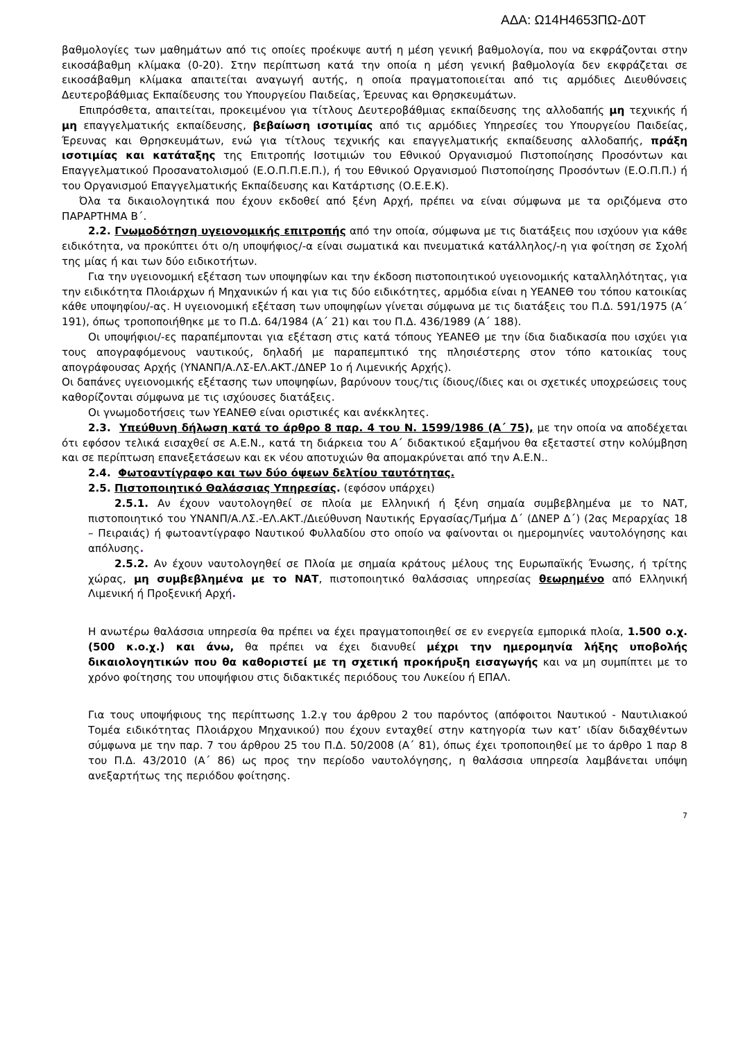ΑΔΑ: Ω14Η4653ΠΩ-Δ0Τ
βαθμολογίες των μαθημάτων από τις οποίες προέκυψε αυτή η μέση γενική βαθμολογία, που να εκφράζονται στην εικοσάβαθμη κλίμακα (0-20). Στην περίπτωση κατά την οποία η μέση γενική βαθμολογία δεν εκφράζεται σε εικοσάβαθμη κλίμακα απαιτείται αναγωγή αυτής, η οποία πραγματοποιείται από τις αρμόδιες Διευθύνσεις Δευτεροβάθμιας Εκπαίδευσης του Υπουργείου Παιδείας, Έρευνας και Θρησκευμάτων.
Επιπρόσθετα, απαιτείται, προκειμένου για τίτλους Δευτεροβάθμιας εκπαίδευσης της αλλοδαπής μη τεχνικής ή μη επαγγελματικής εκπαίδευσης, βεβαίωση ισοτιμίας από τις αρμόδιες Υπηρεσίες του Υπουργείου Παιδείας, Έρευνας και Θρησκευμάτων, ενώ για τίτλους τεχνικής και επαγγελματικής εκπαίδευσης αλλοδαπής, πράξη ισοτιμίας και κατάταξης της Επιτροπής Ισοτιμιών του Εθνικού Οργανισμού Πιστοποίησης Προσόντων και Επαγγελματικού Προσανατολισμού (Ε.Ο.Π.Π.Ε.Π.), ή του Εθνικού Οργανισμού Πιστοποίησης Προσόντων (Ε.Ο.Π.Π.) ή του Οργανισμού Επαγγελματικής Εκπαίδευσης και Κατάρτισης (Ο.Ε.Ε.Κ).
Όλα τα δικαιολογητικά που έχουν εκδοθεί από ξένη Αρχή, πρέπει να είναι σύμφωνα με τα οριζόμενα στο ΠΑΡΑΡΤΗΜΑ Β΄.
2.2. Γνωμοδότηση υγειονομικής επιτροπής από την οποία, σύμφωνα με τις διατάξεις που ισχύουν για κάθε ειδικότητα, να προκύπτει ότι ο/η υποψήφιος/-α είναι σωματικά και πνευματικά κατάλληλος/-η για φοίτηση σε Σχολή της μίας ή και των δύο ειδικοτήτων.
Για την υγειονομική εξέταση των υποψηφίων και την έκδοση πιστοποιητικού υγειονομικής καταλληλότητας, για την ειδικότητα Πλοιάρχων ή Μηχανικών ή και για τις δύο ειδικότητες, αρμόδια είναι η ΥΕΑΝΕΘ του τόπου κατοικίας κάθε υποψηφίου/-ας. Η υγειονομική εξέταση των υποψηφίων γίνεται σύμφωνα με τις διατάξεις του Π.Δ. 591/1975 (Α΄ 191), όπως τροποποιήθηκε με το Π.Δ. 64/1984 (Α΄ 21) και του Π.Δ. 436/1989 (Α΄ 188).
Οι υποψήφιοι/-ες παραπέμπονται για εξέταση στις κατά τόπους ΥΕΑΝΕΘ με την ίδια διαδικασία που ισχύει για τους απογραφόμενους ναυτικούς, δηλαδή με παραπεμπτικό της πλησιέστερης στον τόπο κατοικίας τους απογράφουσας Αρχής (ΥΝΑΝΠ/Α.ΛΣ-ΕΛ.ΑΚΤ./ΔΝΕΡ 1ο ή Λιμενικής Αρχής).
Οι δαπάνες υγειονομικής εξέτασης των υποψηφίων, βαρύνουν τους/τις ίδιους/ίδιες και οι σχετικές υποχρεώσεις τους καθορίζονται σύμφωνα με τις ισχύουσες διατάξεις.
Οι γνωμοδοτήσεις των ΥΕΑΝΕΘ είναι οριστικές και ανέκκλητες.
2.3. Υπεύθυνη δήλωση κατά το άρθρο 8 παρ. 4 του Ν. 1599/1986 (Α΄ 75), με την οποία να αποδέχεται ότι εφόσον τελικά εισαχθεί σε Α.Ε.Ν., κατά τη διάρκεια του Α΄ διδακτικού εξαμήνου θα εξεταστεί στην κολύμβηση και σε περίπτωση επανεξετάσεων και εκ νέου αποτυχιών θα απομακρύνεται από την Α.Ε.Ν..
2.4. Φωτοαντίγραφο και των δύο όψεων δελτίου ταυτότητας.
2.5. Πιστοποιητικό Θαλάσσιας Υπηρεσίας. (εφόσον υπάρχει)
2.5.1. Αν έχουν ναυτολογηθεί σε πλοία με Ελληνική ή ξένη σημαία συμβεβλημένα με το ΝΑΤ, πιστοποιητικό του ΥΝΑΝΠ/Α.ΛΣ.-ΕΛ.ΑΚΤ./Διεύθυνση Ναυτικής Εργασίας/Τμήμα Δ΄ (ΔΝΕΡ Δ΄) (2ας Μεραρχίας 18 – Πειραιάς) ή φωτοαντίγραφο Ναυτικού Φυλλαδίου στο οποίο να φαίνονται οι ημερομηνίες ναυτολόγησης και απόλυσης.
2.5.2. Αν έχουν ναυτολογηθεί σε Πλοία με σημαία κράτους μέλους της Ευρωπαϊκής Ένωσης, ή τρίτης χώρας, μη συμβεβλημένα με το ΝΑΤ, πιστοποιητικό θαλάσσιας υπηρεσίας θεωρημένο από Ελληνική Λιμενική ή Προξενική Αρχή.
Η ανωτέρω θαλάσσια υπηρεσία θα πρέπει να έχει πραγματοποιηθεί σε εν ενεργεία εμπορικά πλοία, 1.500 ο.χ. (500 κ.ο.χ.) και άνω, θα πρέπει να έχει διανυθεί μέχρι την ημερομηνία λήξης υποβολής δικαιολογητικών που θα καθοριστεί με τη σχετική προκήρυξη εισαγωγής και να μη συμπίπτει με το χρόνο φοίτησης του υποψήφιου στις διδακτικές περιόδους του Λυκείου ή ΕΠΑΛ.
Για τους υποψήφιους της περίπτωσης 1.2.γ του άρθρου 2 του παρόντος (απόφοιτοι Ναυτικού - Ναυτιλιακού Τομέα ειδικότητας Πλοιάρχου Μηχανικού) που έχουν ενταχθεί στην κατηγορία των κατ’ ιδίαν διδαχθέντων σύμφωνα με την παρ. 7 του άρθρου 25 του Π.Δ. 50/2008 (Α΄ 81), όπως έχει τροποποιηθεί με το άρθρο 1 παρ 8 του Π.Δ. 43/2010 (Α΄ 86) ως προς την περίοδο ναυτολόγησης, η θαλάσσια υπηρεσία λαμβάνεται υπόψη ανεξαρτήτως της περιόδου φοίτησης.
7